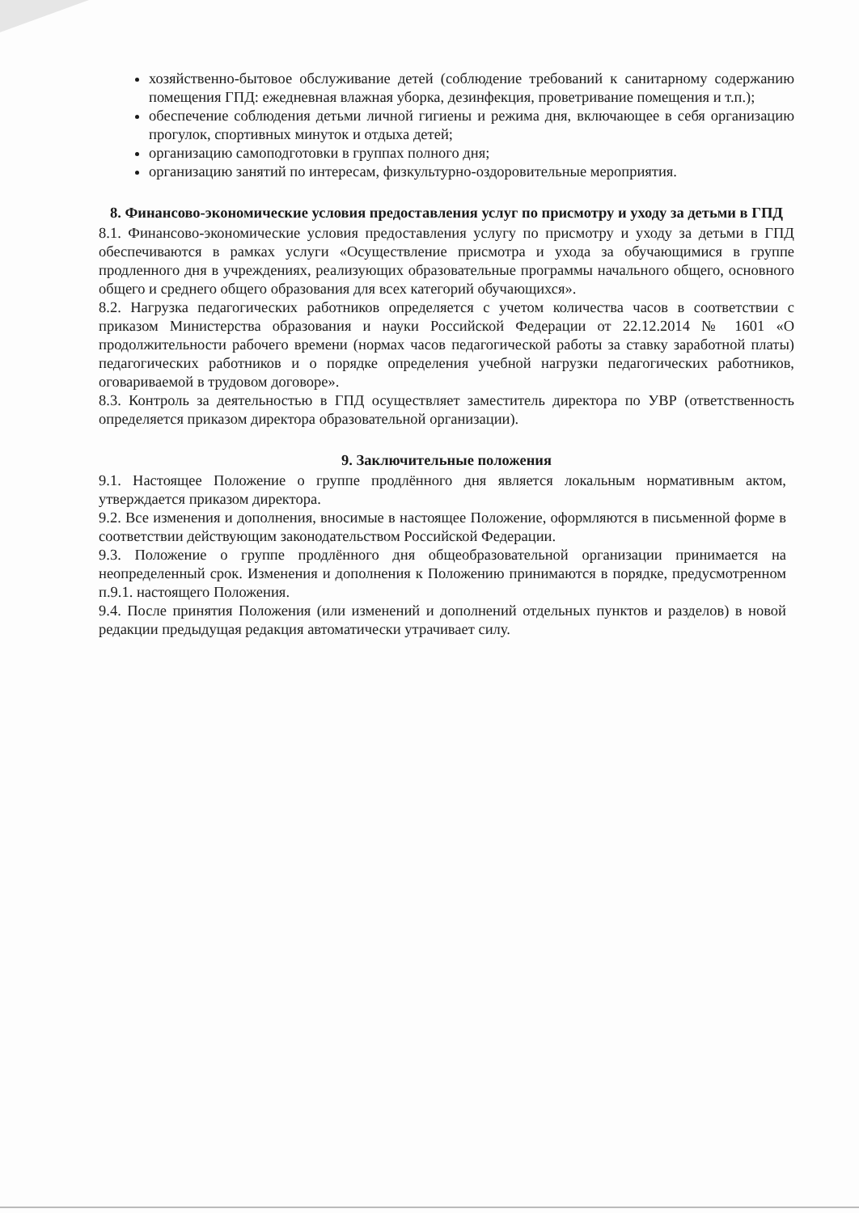хозяйственно-бытовое обслуживание детей (соблюдение требований к санитарному содержанию помещения ГПД: ежедневная влажная уборка, дезинфекция, проветривание помещения и т.п.);
обеспечение соблюдения детьми личной гигиены и режима дня, включающее в себя организацию прогулок, спортивных минуток и отдыха детей;
организацию самоподготовки в группах полного дня;
организацию занятий по интересам, физкультурно-оздоровительные мероприятия.
8. Финансово-экономические условия предоставления услуг по присмотру и уходу за детьми в ГПД
8.1. Финансово-экономические условия предоставления услугу по присмотру и уходу за детьми в ГПД обеспечиваются в рамках услуги «Осуществление присмотра и ухода за обучающимися в группе продленного дня в учреждениях, реализующих образовательные программы начального общего, основного общего и среднего общего образования для всех категорий обучающихся».
8.2. Нагрузка педагогических работников определяется с учетом количества часов в соответствии с приказом Министерства образования и науки Российской Федерации от 22.12.2014 № 1601 «О продолжительности рабочего времени (нормах часов педагогической работы за ставку заработной платы) педагогических работников и о порядке определения учебной нагрузки педагогических работников, оговариваемой в трудовом договоре».
8.3. Контроль за деятельностью в ГПД осуществляет заместитель директора по УВР (ответственность определяется приказом директора образовательной организации).
9. Заключительные положения
9.1. Настоящее Положение о группе продлённого дня является локальным нормативным актом, утверждается приказом директора.
9.2. Все изменения и дополнения, вносимые в настоящее Положение, оформляются в письменной форме в соответствии действующим законодательством Российской Федерации.
9.3. Положение о группе продлённого дня общеобразовательной организации принимается на неопределенный срок. Изменения и дополнения к Положению принимаются в порядке, предусмотренном п.9.1. настоящего Положения.
9.4. После принятия Положения (или изменений и дополнений отдельных пунктов и разделов) в новой редакции предыдущая редакция автоматически утрачивает силу.